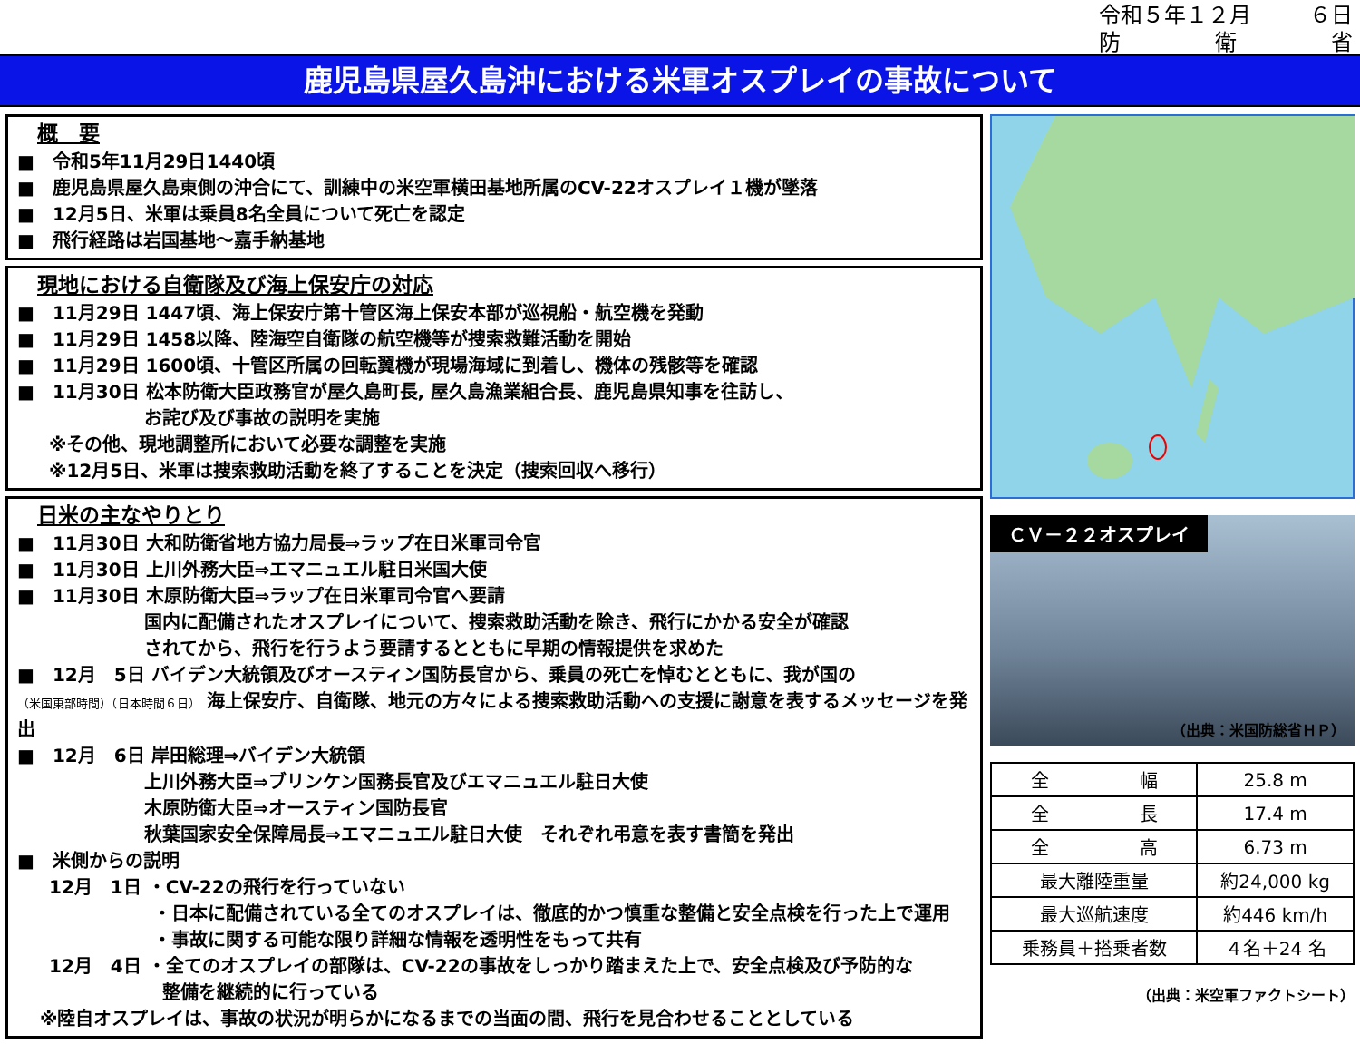令和５年１２月 ６日
防 衛 省
鹿児島県屋久島沖における米軍オスプレイの事故について
概　要
■　令和5年11月29日1440頃
■　鹿児島県屋久島東側の沖合にて、訓練中の米空軍横田基地所属のCV-22オスプレイ１機が墜落
■　12月5日、米軍は乗員8名全員について死亡を認定
■　飛行経路は岩国基地～嘉手納基地
現地における自衛隊及び海上保安庁の対応
■　11月29日 1447頃、海上保安庁第十管区海上保安本部が巡視船・航空機を発動
■　11月29日 1458以降、陸海空自衛隊の航空機等が捜索救難活動を開始
■　11月29日 1600頃、十管区所属の回転翼機が現場海域に到着し、機体の残骸等を確認
■　11月30日 松本防衛大臣政務官が屋久島町長, 屋久島漁業組合長、鹿児島県知事を往訪し、
お詫び及び事故の説明を実施
※その他、現地調整所において必要な調整を実施
※12月5日、米軍は捜索救助活動を終了することを決定（捜索回収へ移行）
日米の主なやりとり
■　11月30日 大和防衛省地方協力局長⇒ラップ在日米軍司令官
■　11月30日 上川外務大臣⇒エマニュエル駐日米国大使
■　11月30日 木原防衛大臣⇒ラップ在日米軍司令官へ要請
国内に配備されたオスプレイについて、捜索救助活動を除き、飛行にかかる安全が確認
されてから、飛行を行うよう要請するとともに早期の情報提供を求めた
■　12月　5日 バイデン大統領及びオースティン国防長官から、乗員の死亡を悼むとともに、我が国の
（米国東部時間）（日本時間６日） 海上保安庁、自衛隊、地元の方々による捜索救助活動への支援に謝意を表するメッセージを発出
■　12月　6日 岸田総理⇒バイデン大統領
上川外務大臣⇒ブリンケン国務長官及びエマニュエル駐日大使
木原防衛大臣⇒オースティン国防長官
秋葉国家安全保障局長⇒エマニュエル駐日大使　それぞれ弔意を表す書簡を発出
■　米側からの説明
12月　1日 ・CV-22の飛行を行っていない
・日本に配備されている全てのオスプレイは、徹底的かつ慎重な整備と安全点検を行った上で運用
・事故に関する可能な限り詳細な情報を透明性をもって共有
12月　4日 ・全てのオスプレイの部隊は、CV-22の事故をしっかり踏まえた上で、安全点検及び予防的な
整備を継続的に行っている
※陸自オスプレイは、事故の状況が明らかになるまでの当面の間、飛行を見合わせることとしている
ＣＶ－２２オスプレイ
（出典：米国防総省ＨＰ）
| 全 幅 | 25.8 m |
| 全 長 | 17.4 m |
| 全 高 | 6.73 m |
| 最大離陸重量 | 約24,000 kg |
| 最大巡航速度 | 約446 km/h |
| 乗務員＋搭乗者数 | ４名＋24 名 |
（出典：米空軍ファクトシート）